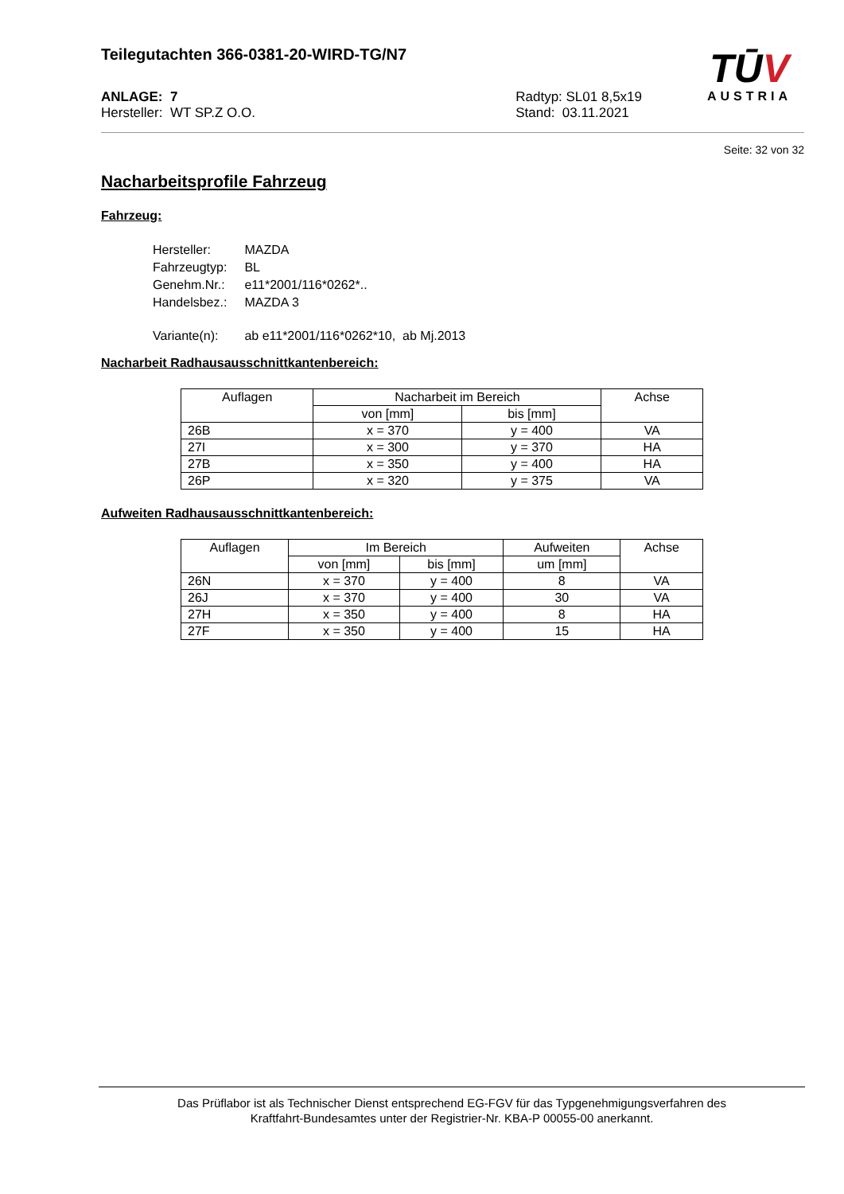Teilegutachten 366-0381-20-WIRD-TG/N7
ANLAGE: 7
Hersteller: WT SP.Z O.O.
Radtyp: SL01 8,5x19
Stand: 03.11.2021
TŪV
AUSTRIA
Seite: 32 von 32
Nacharbeitsprofile Fahrzeug
Fahrzeug:
| Hersteller: | MAZDA |
| Fahrzeugtyp: | BL |
| Genehm.Nr.: | e11*2001/116*0262*.. |
| Handelsbez.: | MAZDA 3 |
| Variante(n): | ab e11*2001/116*0262*10, ab Mj.2013 |
Nacharbeit Radhausausschnittkantenbereich:
| Auflagen | Nacharbeit im Bereich | | Achse |
| --- | --- | --- | --- |
| | von [mm] | bis [mm] | |
| 26B | x = 370 | y = 400 | VA |
| 27I | x = 300 | y = 370 | HA |
| 27B | x = 350 | y = 400 | HA |
| 26P | x = 320 | y = 375 | VA |
Aufweiten Radhausausschnittkantenbereich:
| Auflagen | Im Bereich | | Aufweiten | Achse |
| --- | --- | --- | --- | --- |
| | von [mm] | bis [mm] | um [mm] | |
| 26N | x = 370 | y = 400 | 8 | VA |
| 26J | x = 370 | y = 400 | 30 | VA |
| 27H | x = 350 | y = 400 | 8 | HA |
| 27F | x = 350 | y = 400 | 15 | HA |
Das Prüflabor ist als Technischer Dienst entsprechend EG-FGV für das Typgenehmigungsverfahren des
Kraftfahrt-Bundesamtes unter der Registrier-Nr. KBA-P 00055-00 anerkannt.